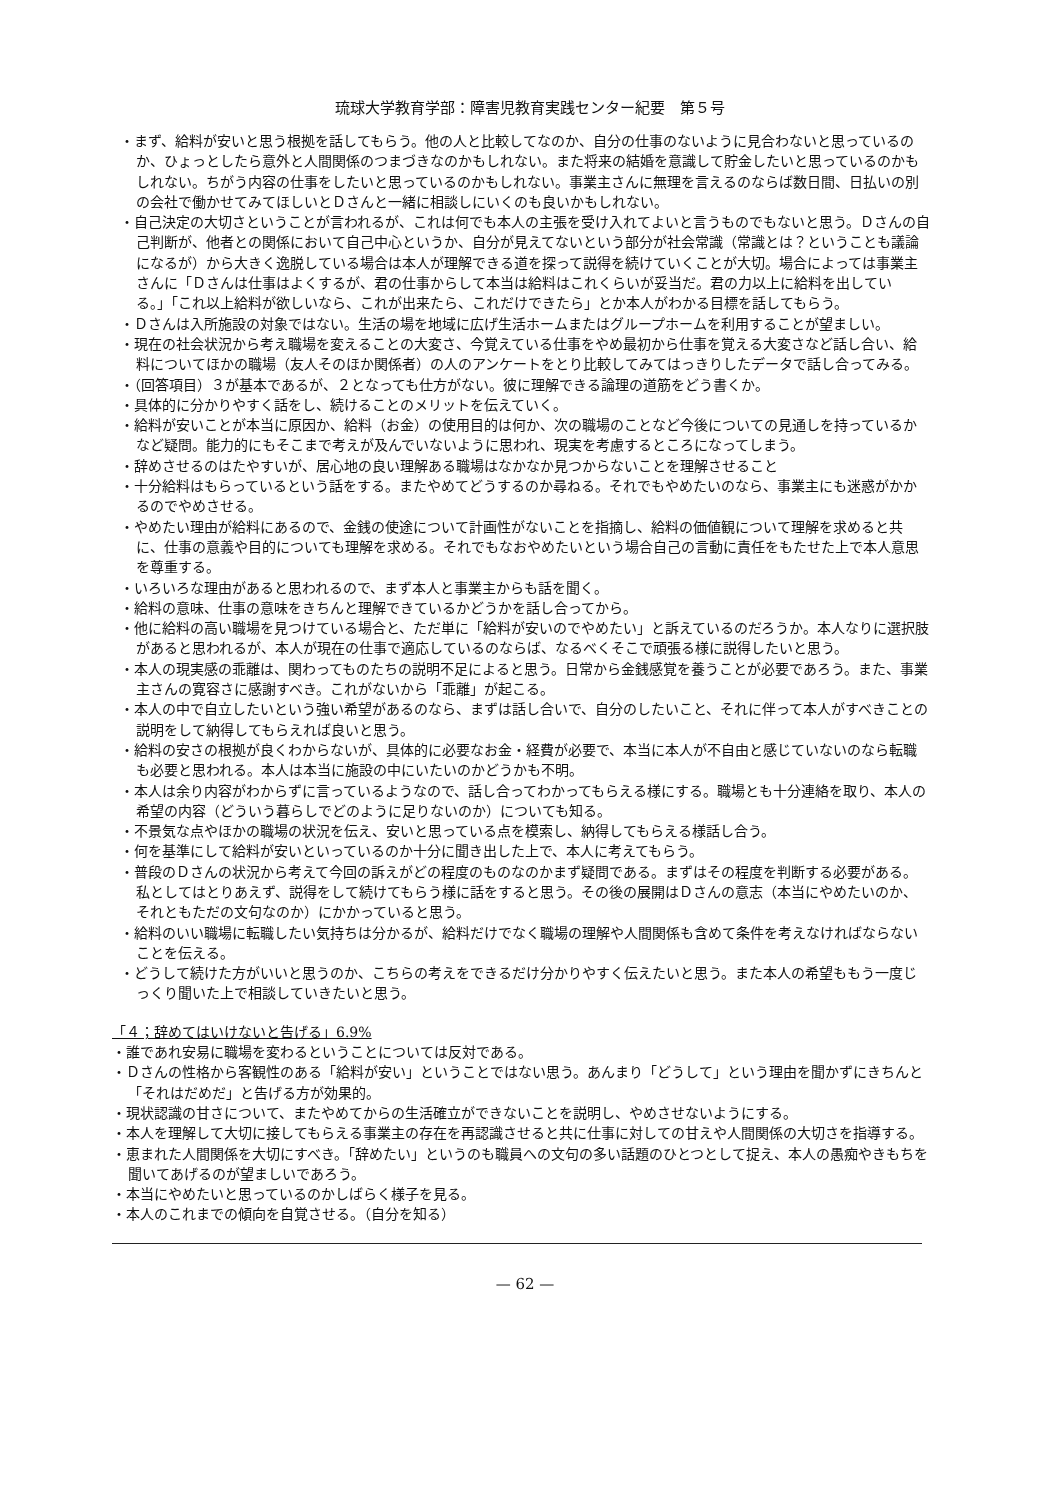琉球大学教育学部：障害児教育実践センター紀要　第５号
・まず、給料が安いと思う根拠を話してもらう。他の人と比較してなのか、自分の仕事のないように見合わないと思っているのか、ひょっとしたら意外と人間関係のつまづきなのかもしれない。また将来の結婚を意識して貯金したいと思っているのかもしれない。ちがう内容の仕事をしたいと思っているのかもしれない。事業主さんに無理を言えるのならば数日間、日払いの別の会社で働かせてみてほしいとＤさんと一緒に相談しにいくのも良いかもしれない。
・自己決定の大切さということが言われるが、これは何でも本人の主張を受け入れてよいと言うものでもないと思う。Ｄさんの自己判断が、他者との関係において自己中心というか、自分が見えてないという部分が社会常識（常識とは？ということも議論になるが）から大きく逸脱している場合は本人が理解できる道を探って説得を続けていくことが大切。場合によっては事業主さんに「Ｄさんは仕事はよくするが、君の仕事からして本当は給料はこれくらいが妥当だ。君の力以上に給料を出している。」「これ以上給料が欲しいなら、これが出来たら、これだけできたら」とか本人がわかる目標を話してもらう。
・Ｄさんは入所施設の対象ではない。生活の場を地域に広げ生活ホームまたはグループホームを利用することが望ましい。
・現在の社会状況から考え職場を変えることの大変さ、今覚えている仕事をやめ最初から仕事を覚える大変さなど話し合い、給料についてほかの職場（友人そのほか関係者）の人のアンケートをとり比較してみてはっきりしたデータで話し合ってみる。
・（回答項目）３が基本であるが、２となっても仕方がない。彼に理解できる論理の道筋をどう書くか。
・具体的に分かりやすく話をし、続けることのメリットを伝えていく。
・給料が安いことが本当に原因か、給料（お金）の使用目的は何か、次の職場のことなど今後についての見通しを持っているかなど疑問。能力的にもそこまで考えが及んでいないように思われ、現実を考慮するところになってしまう。
・辞めさせるのはたやすいが、居心地の良い理解ある職場はなかなか見つからないことを理解させること
・十分給料はもらっているという話をする。またやめてどうするのか尋ねる。それでもやめたいのなら、事業主にも迷惑がかかるのでやめさせる。
・やめたい理由が給料にあるので、金銭の使途について計画性がないことを指摘し、給料の価値観について理解を求めると共に、仕事の意義や目的についても理解を求める。それでもなおやめたいという場合自己の言動に責任をもたせた上で本人意思を尊重する。
・いろいろな理由があると思われるので、まず本人と事業主からも話を聞く。
・給料の意味、仕事の意味をきちんと理解できているかどうかを話し合ってから。
・他に給料の高い職場を見つけている場合と、ただ単に「給料が安いのでやめたい」と訴えているのだろうか。本人なりに選択肢があると思われるが、本人が現在の仕事で適応しているのならば、なるべくそこで頑張る様に説得したいと思う。
・本人の現実感の乖離は、関わってものたちの説明不足によると思う。日常から金銭感覚を養うことが必要であろう。また、事業主さんの寛容さに感謝すべき。これがないから「乖離」が起こる。
・本人の中で自立したいという強い希望があるのなら、まずは話し合いで、自分のしたいこと、それに伴って本人がすべきことの説明をして納得してもらえれば良いと思う。
・給料の安さの根拠が良くわからないが、具体的に必要なお金・経費が必要で、本当に本人が不自由と感じていないのなら転職も必要と思われる。本人は本当に施設の中にいたいのかどうかも不明。
・本人は余り内容がわからずに言っているようなので、話し合ってわかってもらえる様にする。職場とも十分連絡を取り、本人の希望の内容（どういう暮らしでどのように足りないのか）についても知る。
・不景気な点やほかの職場の状況を伝え、安いと思っている点を模索し、納得してもらえる様話し合う。
・何を基準にして給料が安いといっているのか十分に聞き出した上で、本人に考えてもらう。
・普段のＤさんの状況から考えて今回の訴えがどの程度のものなのかまず疑問である。まずはその程度を判断する必要がある。私としてはとりあえず、説得をして続けてもらう様に話をすると思う。その後の展開はＤさんの意志（本当にやめたいのか、それともただの文句なのか）にかかっていると思う。
・給料のいい職場に転職したい気持ちは分かるが、給料だけでなく職場の理解や人間関係も含めて条件を考えなければならないことを伝える。
・どうして続けた方がいいと思うのか、こちらの考えをできるだけ分かりやすく伝えたいと思う。また本人の希望ももう一度じっくり聞いた上で相談していきたいと思う。
「４；辞めてはいけないと告げる」6.9%
・誰であれ安易に職場を変わるということについては反対である。
・Ｄさんの性格から客観性のある「給料が安い」ということではない思う。あんまり「どうして」という理由を聞かずにきちんと「それはだめだ」と告げる方が効果的。
・現状認識の甘さについて、またやめてからの生活確立ができないことを説明し、やめさせないようにする。
・本人を理解して大切に接してもらえる事業主の存在を再認識させると共に仕事に対しての甘えや人間関係の大切さを指導する。
・恵まれた人間関係を大切にすべき。「辞めたい」というのも職員への文句の多い話題のひとつとして捉え、本人の愚痴やきもちを聞いてあげるのが望ましいであろう。
・本当にやめたいと思っているのかしばらく様子を見る。
・本人のこれまでの傾向を自覚させる。（自分を知る）
— 62 —